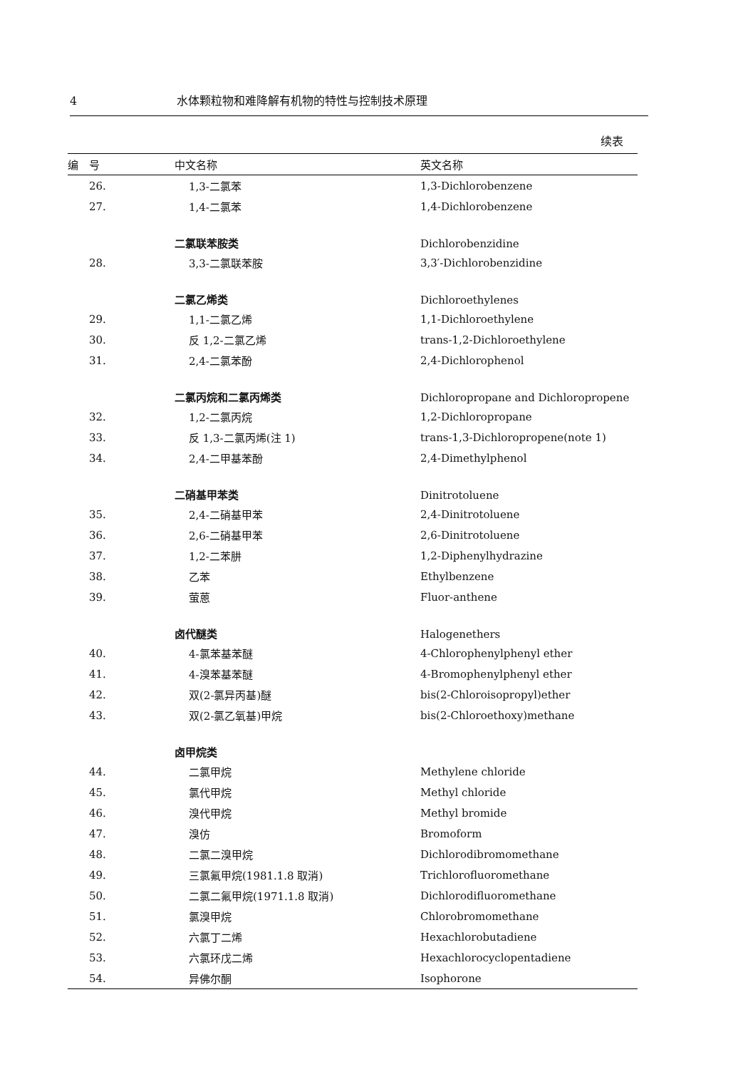4 水体颗粒物和难降解有机物的特性与控制技术原理
续表
| 编 号 | 中文名称 | 英文名称 |
| --- | --- | --- |
| 26. | 1,3-二氯苯 | 1,3-Dichlorobenzene |
| 27. | 1,4-二氯苯 | 1,4-Dichlorobenzene |
| | 二氯联苯胺类 | Dichlorobenzidine |
| 28. | 3,3-二氯联苯胺 | 3,3′-Dichlorobenzidine |
| | 二氯乙烯类 | Dichloroethylenes |
| 29. | 1,1-二氯乙烯 | 1,1-Dichloroethylene |
| 30. | 反 1,2-二氯乙烯 | trans-1,2-Dichloroethylene |
| 31. | 2,4-二氯苯酚 | 2,4-Dichlorophenol |
| | 二氯丙烷和二氯丙烯类 | Dichloropropane and Dichloropropene |
| 32. | 1,2-二氯丙烷 | 1,2-Dichloropropane |
| 33. | 反 1,3-二氯丙烯(注 1) | trans-1,3-Dichloropropene(note 1) |
| 34. | 2,4-二甲基苯酚 | 2,4-Dimethylphenol |
| | 二硝基甲苯类 | Dinitrotoluene |
| 35. | 2,4-二硝基甲苯 | 2,4-Dinitrotoluene |
| 36. | 2,6-二硝基甲苯 | 2,6-Dinitrotoluene |
| 37. | 1,2-二苯肼 | 1,2-Diphenylhydrazine |
| 38. | 乙苯 | Ethylbenzene |
| 39. | 萤蒽 | Fluor-anthene |
| | 卤代醚类 | Halogenethers |
| 40. | 4-氯苯基苯醚 | 4-Chlorophenylphenyl ether |
| 41. | 4-溴苯基苯醚 | 4-Bromophenylphenyl ether |
| 42. | 双(2-氯异丙基)醚 | bis(2-Chloroisopropyl)ether |
| 43. | 双(2-氯乙氧基)甲烷 | bis(2-Chloroethoxy)methane |
| | 卤甲烷类 | |
| 44. | 二氯甲烷 | Methylene chloride |
| 45. | 氯代甲烷 | Methyl chloride |
| 46. | 溴代甲烷 | Methyl bromide |
| 47. | 溴仿 | Bromoform |
| 48. | 二氯二溴甲烷 | Dichlorodibromomethane |
| 49. | 三氯氟甲烷(1981.1.8 取消) | Trichlorofluoromethane |
| 50. | 二氯二氟甲烷(1971.1.8 取消) | Dichlorodifluoromethane |
| 51. | 氯溴甲烷 | Chlorobromomethane |
| 52. | 六氯丁二烯 | Hexachlorobutadiene |
| 53. | 六氯环戊二烯 | Hexachlorocyclopentadiene |
| 54. | 异佛尔酮 | Isophorone |